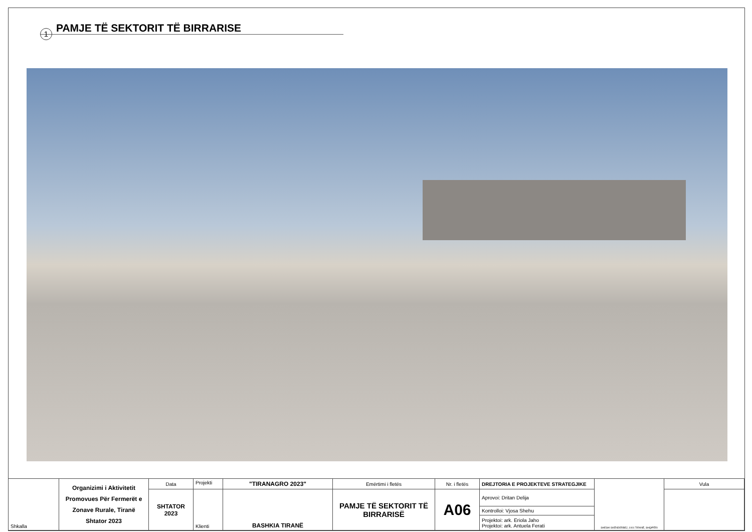1
PAMJE TË SEKTORIT TË BIRRARISE
| Shkalla | Organizimi i Aktivitetit Promovues Për Fermerët e Zonave Rurale, Tiranë Shtator 2023 | Data | Projekti | "TIRANAGRO 2023" | Emërtimi i fletës | Nr. i fletës | DREJTORIA E PROJEKTEVE STRATEGJIKE | SHESHI SKËNDERBEJ, 1001 TIRANË, SHQIPËRI | Vula |
| | | SHTATOR 2023 | Klienti | BASHKIA TIRANË | PAMJE TË SEKTORIT TË BIRRARISË | A06 | Aprovoi: Dritan Delija | | |
| | | | | | | | Kontrolloi: Vjosa Shehu | | |
| | | | | | | | Projektoi: ark. Eriola Jaho Projektoi: ark. Antuela Ferati | | |